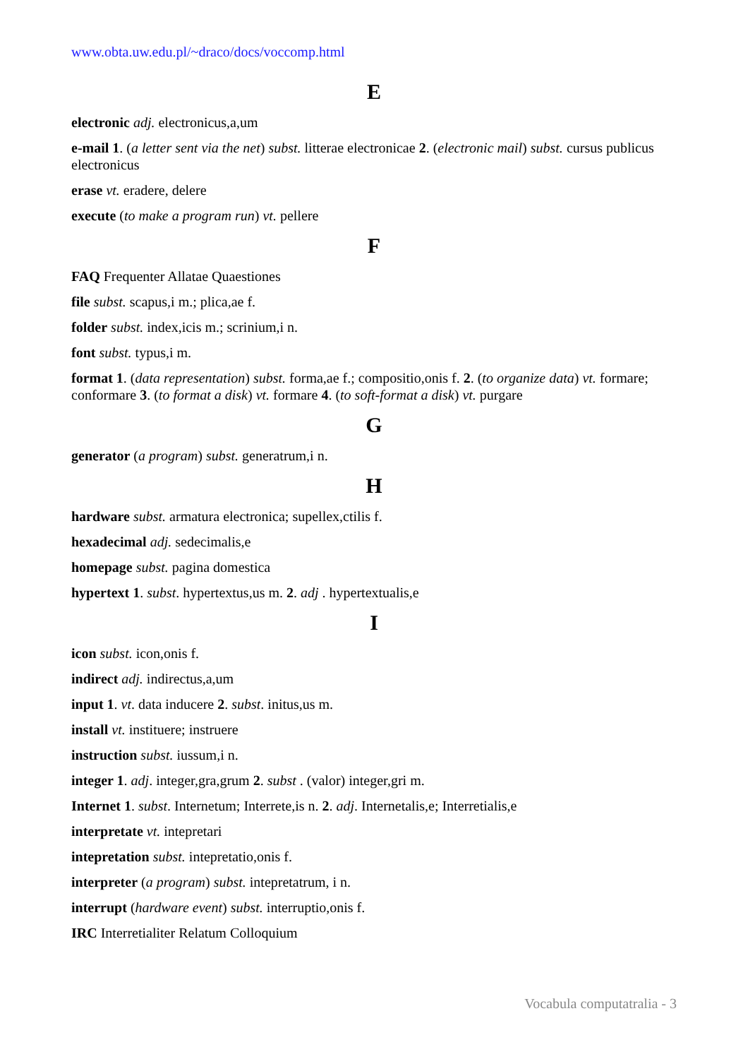www.obta.uw.edu.pl/~draco/docs/voccomp.html
E
electronic adj. electronicus,a,um
e-mail 1. (a letter sent via the net) subst. litterae electronicae 2. (electronic mail) subst. cursus publicus electronicus
erase vt. eradere, delere
execute (to make a program run) vt. pellere
F
FAQ Frequenter Allatae Quaestiones
file subst. scapus,i m.; plica,ae f.
folder subst. index,icis m.; scrinium,i n.
font subst. typus,i m.
format 1. (data representation) subst. forma,ae f.; compositio,onis f. 2. (to organize data) vt. formare; conformare 3. (to format a disk) vt. formare 4. (to soft-format a disk) vt. purgare
G
generator (a program) subst. generatrum,i n.
H
hardware subst. armatura electronica; supellex,ctilis f.
hexadecimal adj. sedecimalis,e
homepage subst. pagina domestica
hypertext 1. subst. hypertextus,us m. 2. adj . hypertextualis,e
I
icon subst. icon,onis f.
indirect adj. indirectus,a,um
input 1. vt. data inducere 2. subst. initus,us m.
install vt. instituere; instruere
instruction subst. iussum,i n.
integer 1. adj. integer,gra,grum 2. subst . (valor) integer,gri m.
Internet 1. subst. Internetum; Interrete,is n. 2. adj. Internetalis,e; Interretialis,e
interpretate vt. intepretari
intepretation subst. intepretatio,onis f.
interpreter (a program) subst. intepretatrum, i n.
interrupt (hardware event) subst. interruptio,onis f.
IRC Interretialiter Relatum Colloquium
Vocabula computatralia - 3